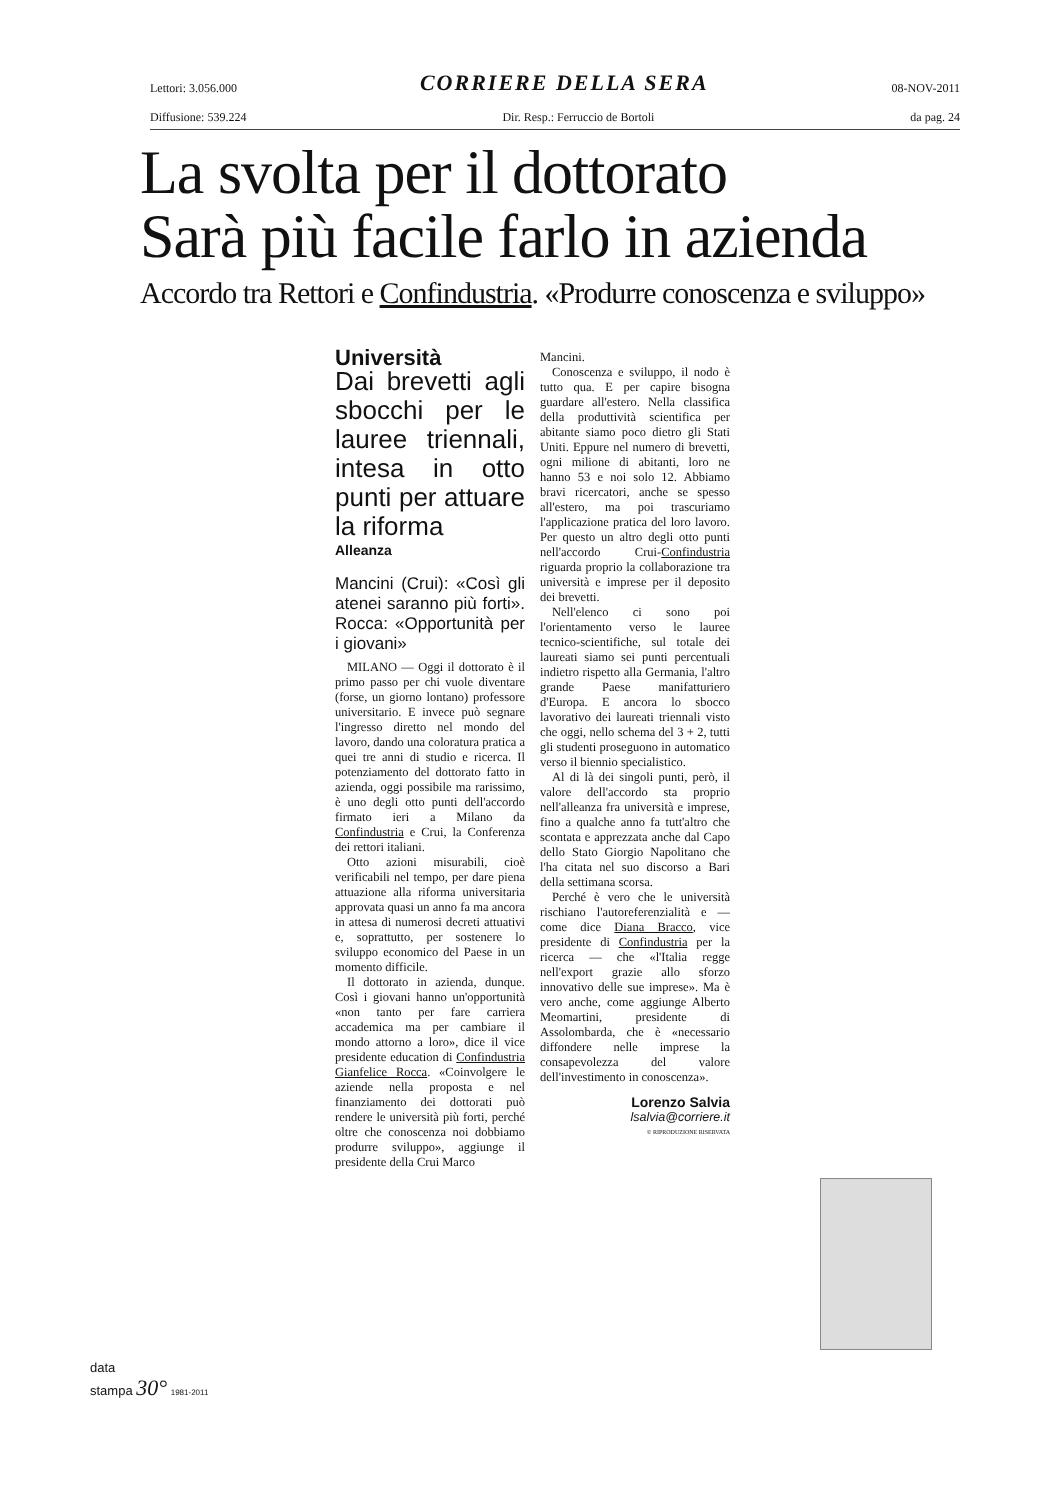Lettori: 3.056.000 CORRIERE DELLA SERA 08-NOV-2011
Diffusione: 539.224 Dir. Resp.: Ferruccio de Bortoli da pag. 24
La svolta per il dottorato
Sarà più facile farlo in azienda
Accordo tra Rettori e Confindustria. «Produrre conoscenza e sviluppo»
Università
Dai brevetti agli sbocchi per le lauree triennali, intesa in otto punti per attuare la riforma
Alleanza
Mancini (Crui): «Così gli atenei saranno più forti». Rocca: «Opportunità per i giovani»
MILANO — Oggi il dottorato è il primo passo per chi vuole diventare (forse, un giorno lontano) professore universitario. E invece può segnare l'ingresso diretto nel mondo del lavoro, dando una coloratura pratica a quei tre anni di studio e ricerca. Il potenziamento del dottorato fatto in azienda, oggi possibile ma rarissimo, è uno degli otto punti dell'accordo firmato ieri a Milano da Confindustria e Crui, la Conferenza dei rettori italiani.
Otto azioni misurabili, cioè verificabili nel tempo, per dare piena attuazione alla riforma universitaria approvata quasi un anno fa ma ancora in attesa di numerosi decreti attuativi e, soprattutto, per sostenere lo sviluppo economico del Paese in un momento difficile.
Il dottorato in azienda, dunque. Così i giovani hanno un'opportunità «non tanto per fare carriera accademica ma per cambiare il mondo attorno a loro», dice il vice presidente education di Confindustria Gianfelice Rocca. «Coinvolgere le aziende nella proposta e nel finanziamento dei dottorati può rendere le università più forti, perché oltre che conoscenza noi dobbiamo produrre sviluppo», aggiunge il presidente della Crui Marco
Mancini.
Conoscenza e sviluppo, il nodo è tutto qua. E per capire bisogna guardare all'estero. Nella classifica della produttività scientifica per abitante siamo poco dietro gli Stati Uniti. Eppure nel numero di brevetti, ogni milione di abitanti, loro ne hanno 53 e noi solo 12. Abbiamo bravi ricercatori, anche se spesso all'estero, ma poi trascuriamo l'applicazione pratica del loro lavoro. Per questo un altro degli otto punti nell'accordo Crui-Confindustria riguarda proprio la collaborazione tra università e imprese per il deposito dei brevetti.
Nell'elenco ci sono poi l'orientamento verso le lauree tecnico-scientifiche, sul totale dei laureati siamo sei punti percentuali indietro rispetto alla Germania, l'altro grande Paese manifatturiero d'Europa. E ancora lo sbocco lavorativo dei laureati triennali visto che oggi, nello schema del 3 + 2, tutti gli studenti proseguono in automatico verso il biennio specialistico.
Al di là dei singoli punti, però, il valore dell'accordo sta proprio nell'alleanza fra università e imprese, fino a qualche anno fa tutt'altro che scontata e apprezzata anche dal Capo dello Stato Giorgio Napolitano che l'ha citata nel suo discorso a Bari della settimana scorsa.
Perché è vero che le università rischiano l'autoreferenzialità e — come dice Diana Bracco, vice presidente di Confindustria per la ricerca — che «l'Italia regge nell'export grazie allo sforzo innovativo delle sue imprese». Ma è vero anche, come aggiunge Alberto Meomartini, presidente di Assolombarda, che è «necessario diffondere nelle imprese la consapevolezza del valore dell'investimento in conoscenza».
Lorenzo Salvia
lsalvia@corriere.it
© RIPRODUZIONE RISERVATA
data
stampa 30° 1981-2011